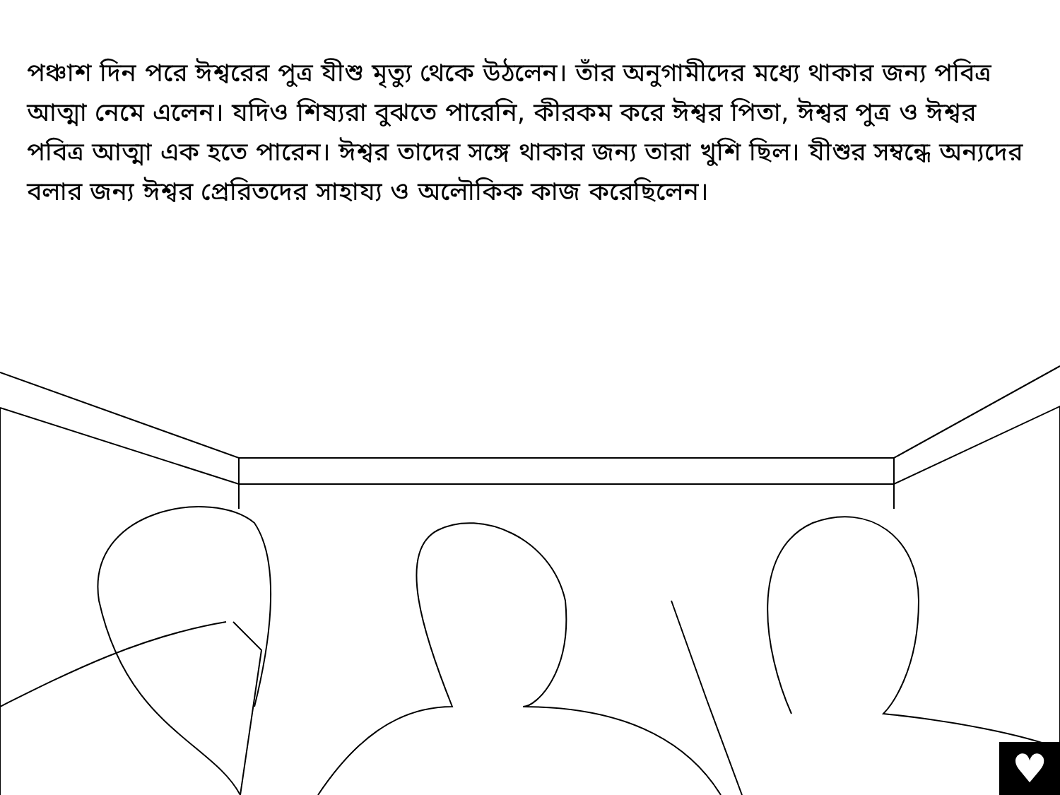পঞ্চাশ দিন পরে ঈশ্বরের পুত্র যীশু মৃত্যু থেকে উঠলেন। তাঁর অনুগামীদের মধ্যে থাকার জন্য পবিত্র আত্মা নেমে এলেন। যদিও শিষ্যরা বুঝতে পারেনি, কীরকম করে ঈশ্বর পিতা, ঈশ্বর পুত্র ও ঈশ্বর পবিত্র আত্মা এক হতে পারেন। ঈশ্বর তাদের সঙ্গে থাকার জন্য তারা খুশি ছিল। যীশুর সম্বন্ধে অন্যদের বলার জন্য ঈশ্বর প্রেরিতদের সাহায্য ও অলৌকিক কাজ করেছিলেন।
♥